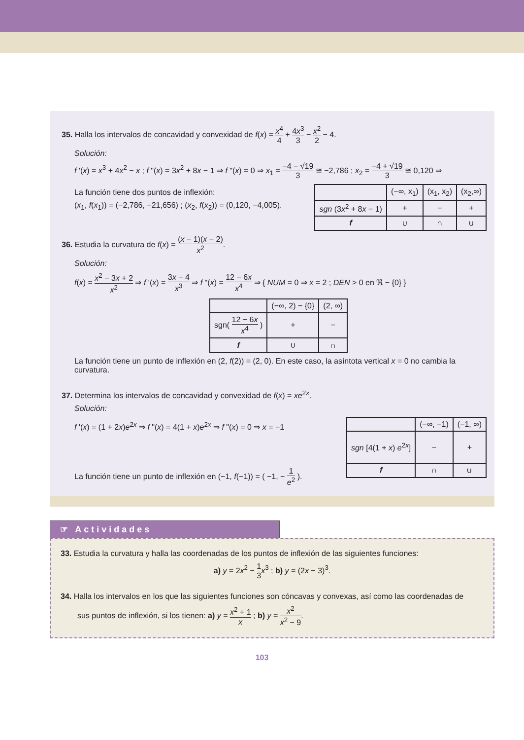35. Halla los intervalos de concavidad y convexidad de f(x) = x<sup>4</sup> 4 + 4x<sup>3</sup> 3 − x<sup>2</sup> 2 − 4.
Solución:
f '(x) = x<sup>3</sup> + 4x<sup>2</sup> − x ; f "(x) = 3x<sup>2</sup> + 8x − 1 ⇒ f "(x) = 0 ⇒ x<sub>1</sub> = −4 − √19 3 ≅ −2,786 ; x<sub>2</sub> = −4 + √19 3 ≅ 0,120 ⇒
La función tiene dos puntos de inflexión:
(x<sub>1</sub>, f(x<sub>1</sub>)) = (−2,786, −21,656) ; (x<sub>2</sub>, f(x<sub>2</sub>)) = (0,120, −4,005).
| | (−∞, x<sub>1</sub>) | (x<sub>1</sub>, x<sub>2</sub>) | (x<sub>2</sub>,∞) |
| sgn (3 x<sup>2</sup> + 8 x − 1) | + | − | + |
| f | ∪ | ∩ | ∪ |
36. Estudia la curvatura de f(x) = (x − 1)(x − 2) x<sup>2</sup>.
Solución:
f(x) = x<sup>2</sup> − 3x + 2 x<sup>2</sup> ⇒ f '(x) = 3x − 4 x<sup>3</sup> ⇒ f "(x) = 12 − 6x x<sup>4</sup> ⇒ { NUM = 0 ⇒ x = 2 ; DEN > 0 en ℜ − {0} }
| | (−∞, 2) − {0} | (2, ∞) |
| sgn( 12 − 6 x x<sup>4</sup> ) | + | − |
| f | ∪ | ∩ |
La función tiene un punto de inflexión en (2, f(2)) = (2, 0). En este caso, la asíntota vertical x = 0 no cambia la curvatura.
37. Determina los intervalos de concavidad y convexidad de f(x) = xe<sup>2x</sup>.
Solución:
f '(x) = (1 + 2x)e<sup>2x</sup> ⇒ f "(x) = 4(1 + x)e<sup>2x</sup> ⇒ f "(x) = 0 ⇒ x = −1
La función tiene un punto de inflexión en (−1, f(−1)) = ( −1, − 1 e<sup>2</sup> ).
| | (−∞, −1) | (−1, ∞) |
| sgn [4(1 + x ) e<sup>2x</sup>] | − | + |
| f | ∩ | ∪ |
☞ Actividades
33. Estudia la curvatura y halla las coordenadas de los puntos de inflexión de las siguientes funciones:
a) y = 2x<sup>2</sup> − 1 3 x<sup>3</sup> ; b) y = (2x − 3)<sup>3</sup>.
34. Halla los intervalos en los que las siguientes funciones son cóncavas y convexas, así como las coordenadas de
sus puntos de inflexión, si los tienen: a) y = x<sup>2</sup> + 1 x ; b) y = x<sup>2</sup> x<sup>2</sup> − 9.
103